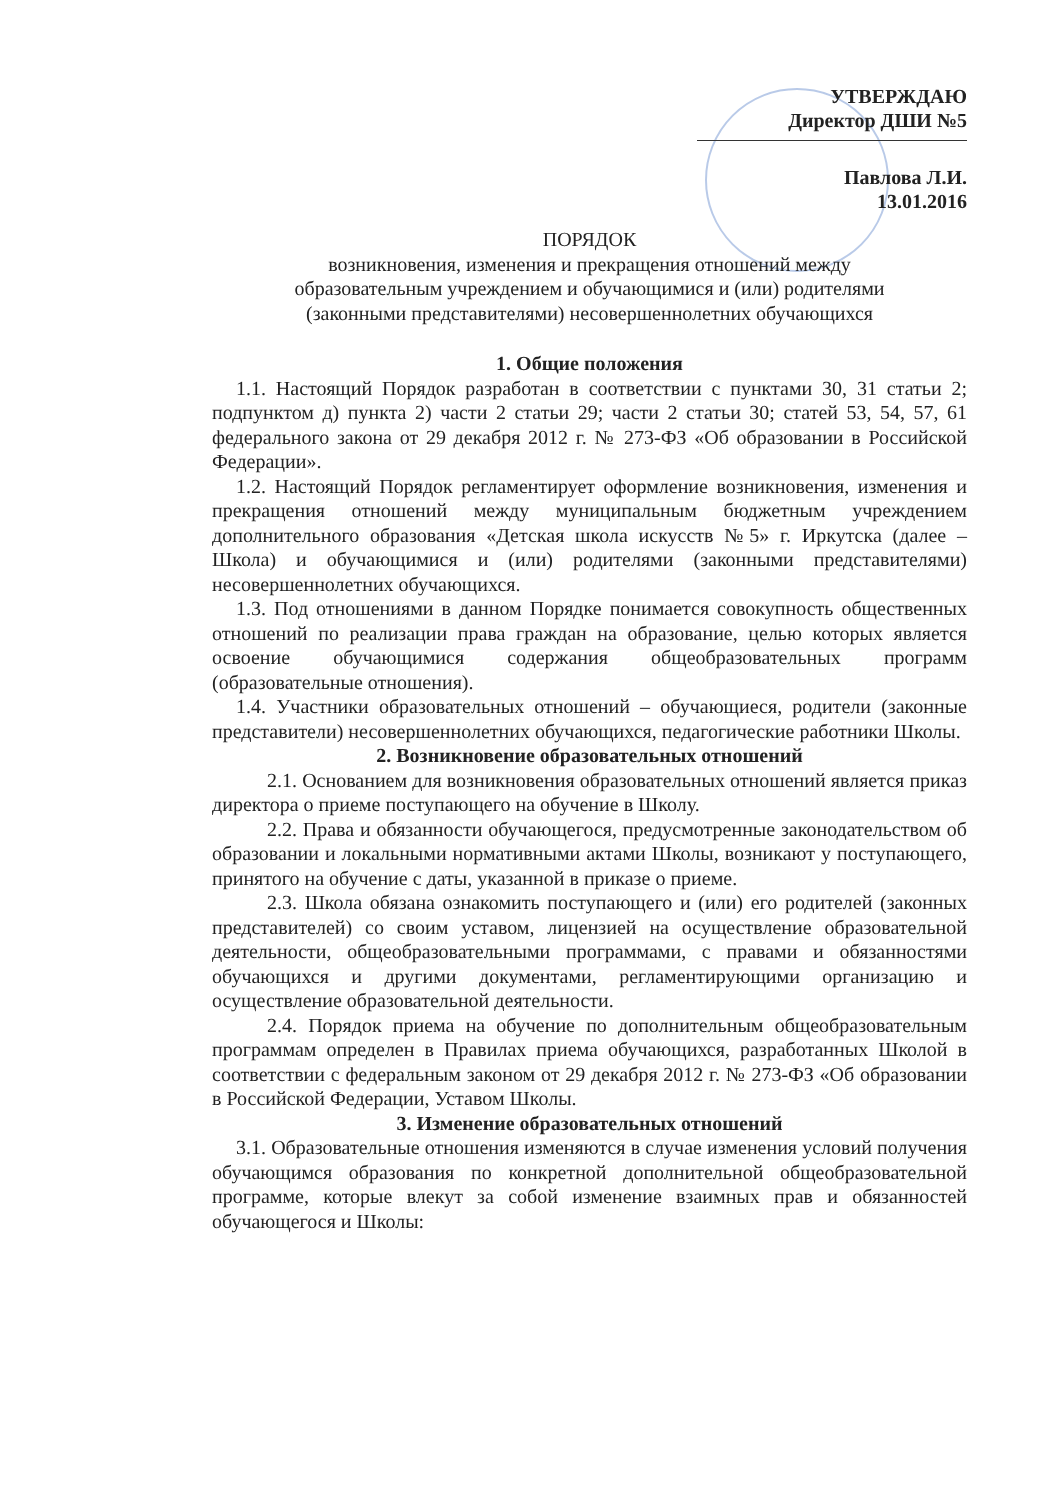УТВЕРЖДАЮ
Директор ДШИ №5
Павлова Л.И.
13.01.2016
ПОРЯДОК
возникновения, изменения и прекращения отношений между
образовательным учреждением и обучающимися и (или) родителями
(законными представителями) несовершеннолетних обучающихся
1. Общие положения
1.1. Настоящий Порядок разработан в соответствии с пунктами 30, 31 статьи 2; подпунктом д) пункта 2) части 2 статьи 29; части 2 статьи 30; статей 53, 54, 57, 61 федерального закона от 29 декабря 2012 г. № 273-ФЗ «Об образовании в Российской Федерации».
1.2. Настоящий Порядок регламентирует оформление возникновения, изменения и прекращения отношений между муниципальным бюджетным учреждением дополнительного образования «Детская школа искусств №5» г. Иркутска (далее – Школа) и обучающимися и (или) родителями (законными представителями) несовершеннолетних обучающихся.
1.3. Под отношениями в данном Порядке понимается совокупность общественных отношений по реализации права граждан на образование, целью которых является освоение обучающимися содержания общеобразовательных программ (образовательные отношения).
1.4. Участники образовательных отношений – обучающиеся, родители (законные представители) несовершеннолетних обучающихся, педагогические работники Школы.
2. Возникновение образовательных отношений
2.1. Основанием для возникновения образовательных отношений является приказ директора о приеме поступающего на обучение в Школу.
2.2. Права и обязанности обучающегося, предусмотренные законодательством об образовании и локальными нормативными актами Школы, возникают у поступающего, принятого на обучение с даты, указанной в приказе о приеме.
2.3. Школа обязана ознакомить поступающего и (или) его родителей (законных представителей) со своим уставом, лицензией на осуществление образовательной деятельности, общеобразовательными программами, с правами и обязанностями обучающихся и другими документами, регламентирующими организацию и осуществление образовательной деятельности.
2.4. Порядок приема на обучение по дополнительным общеобразовательным программам определен в Правилах приема обучающихся, разработанных Школой в соответствии с федеральным законом от 29 декабря 2012 г. № 273-ФЗ «Об образовании в Российской Федерации, Уставом Школы.
3. Изменение образовательных отношений
3.1. Образовательные отношения изменяются в случае изменения условий получения обучающимся образования по конкретной дополнительной общеобразовательной программе, которые влекут за собой изменение взаимных прав и обязанностей обучающегося и Школы: